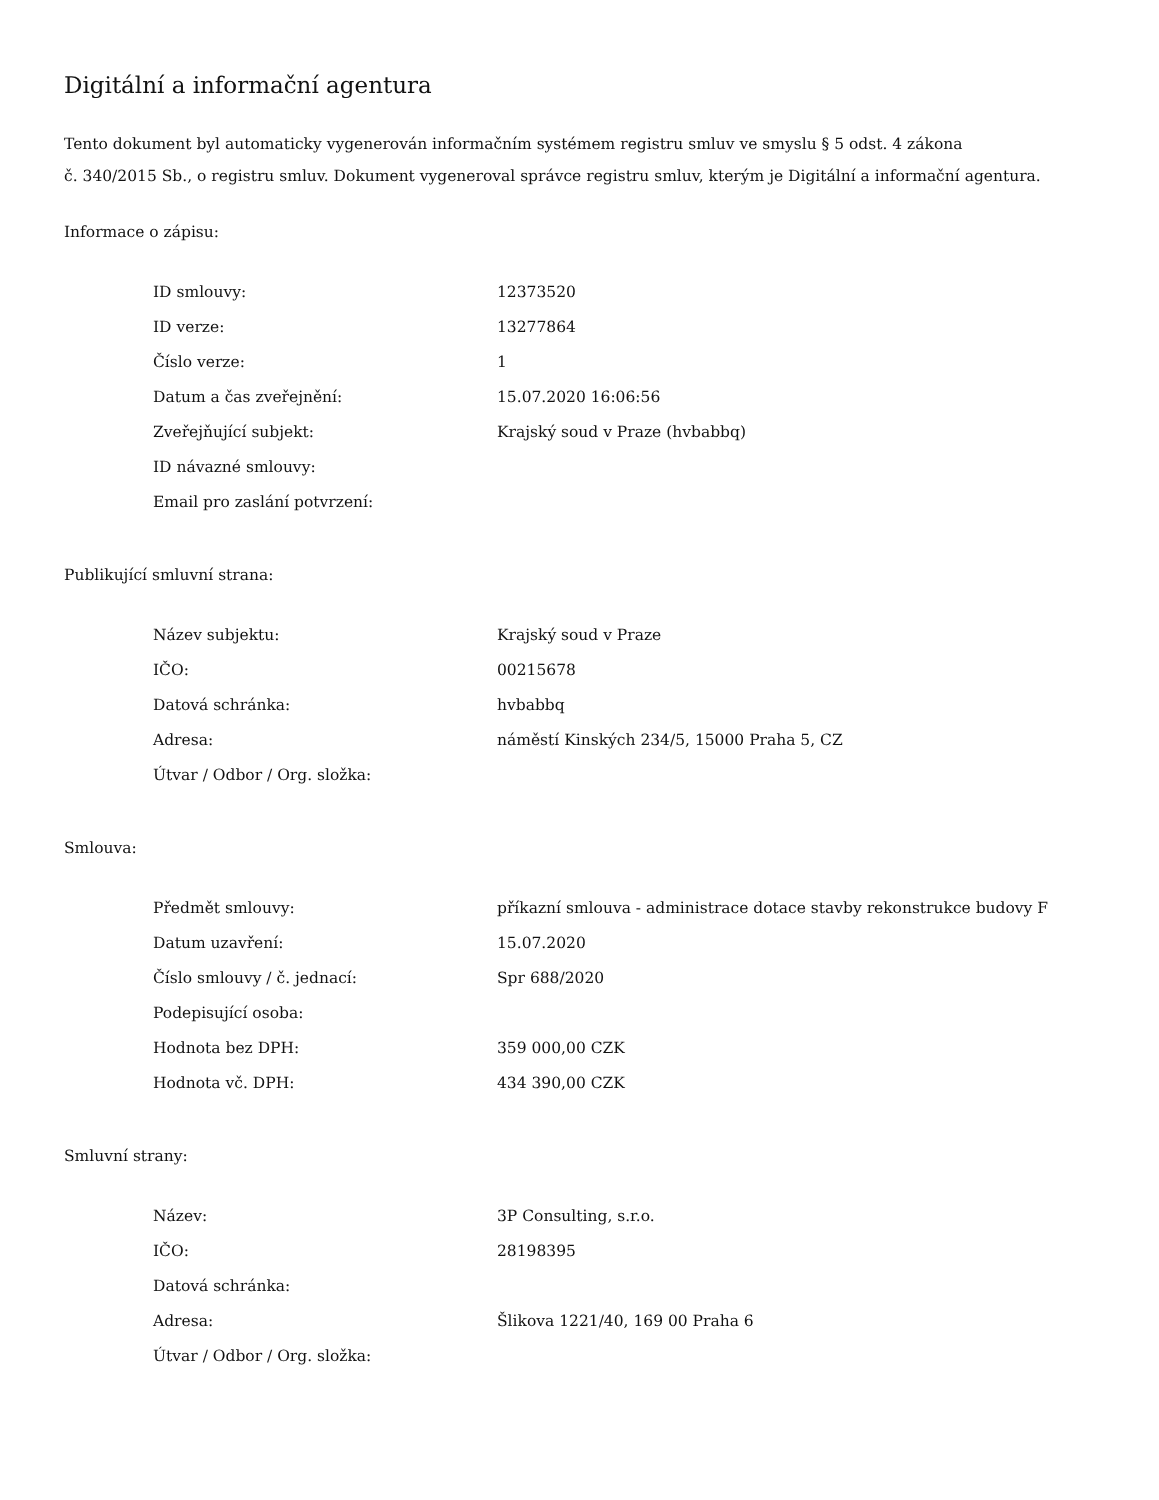Digitální a informační agentura
Tento dokument byl automaticky vygenerován informačním systémem registru smluv ve smyslu § 5 odst. 4 zákona
č. 340/2015 Sb., o registru smluv. Dokument vygeneroval správce registru smluv, kterým je Digitální a informační agentura.
Informace o zápisu:
| ID smlouvy: | 12373520 |
| ID verze: | 13277864 |
| Číslo verze: | 1 |
| Datum a čas zveřejnění: | 15.07.2020 16:06:56 |
| Zveřejňující subjekt: | Krajský soud v Praze (hvbabbq) |
| ID návazné smlouvy: | |
| Email pro zaslání potvrzení: | |
Publikující smluvní strana:
| Název subjektu: | Krajský soud v Praze |
| IČO: | 00215678 |
| Datová schránka: | hvbabbq |
| Adresa: | náměstí Kinských 234/5, 15000 Praha 5, CZ |
| Útvar / Odbor / Org. složka: | |
Smlouva:
| Předmět smlouvy: | příkazní smlouva - administrace dotace stavby rekonstrukce budovy F |
| Datum uzavření: | 15.07.2020 |
| Číslo smlouvy / č. jednací: | Spr 688/2020 |
| Podepisující osoba: | |
| Hodnota bez DPH: | 359 000,00 CZK |
| Hodnota vč. DPH: | 434 390,00 CZK |
Smluvní strany:
| Název: | 3P Consulting, s.r.o. |
| IČO: | 28198395 |
| Datová schránka: | |
| Adresa: | Šlikova 1221/40, 169 00 Praha 6 |
| Útvar / Odbor / Org. složka: | |